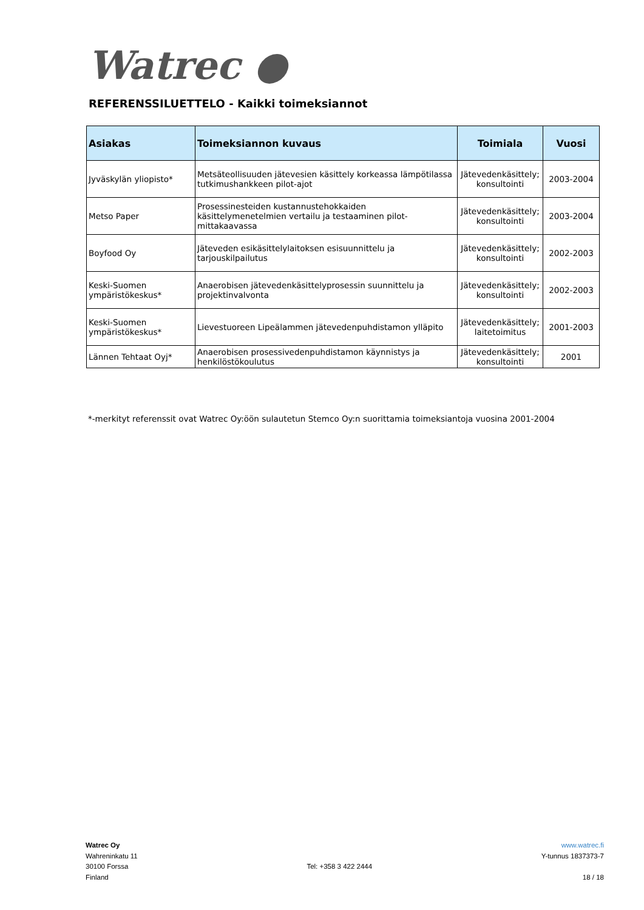Watrec ●
REFERENSSILUETTELO - Kaikki toimeksiannot
| Asiakas | Toimeksiannon kuvaus | Toimiala | Vuosi |
| --- | --- | --- | --- |
| Jyväskylän yliopisto* | Metsäteollisuuden jätevesien käsittely korkeassa lämpötilassa tutkimushankkeen pilot-ajot | Jätevedenkäsittely; konsultointi | 2003-2004 |
| Metso Paper | Prosessinesteiden kustannustehokkaiden käsittelymenetelmien vertailu ja testaaminen pilot-mittakaavassa | Jätevedenkäsittely; konsultointi | 2003-2004 |
| Boyfood Oy | Jäteveden esikäsittelylaitoksen esisuunnittelu ja tarjouskilpailutus | Jätevedenkäsittely; konsultointi | 2002-2003 |
| Keski-Suomen ympäristökeskus* | Anaerobisen jätevedenkäsittelyprosessin suunnittelu ja projektinvalvonta | Jätevedenkäsittely; konsultointi | 2002-2003 |
| Keski-Suomen ympäristökeskus* | Lievestuoreen Lipeälammen jätevedenpuhdistamon ylläpito | Jätevedenkäsittely; laitetoimitus | 2001-2003 |
| Lännen Tehtaat Oyj* | Anaerobisen prosessivedenpuhdistamon käynnistys ja henkilöstökoulutus | Jätevedenkäsittely; konsultointi | 2001 |
*-merkityt referenssit ovat Watrec Oy:öön sulautetun Stemco Oy:n suorittamia toimeksiantoja vuosina 2001-2004
Watrec Oy
Wahreninkatu 11
30100 Forssa
Finland
Tel: +358 3 422 2444 www.watrec.fi
Y-tunnus 1837373-7
18 / 18